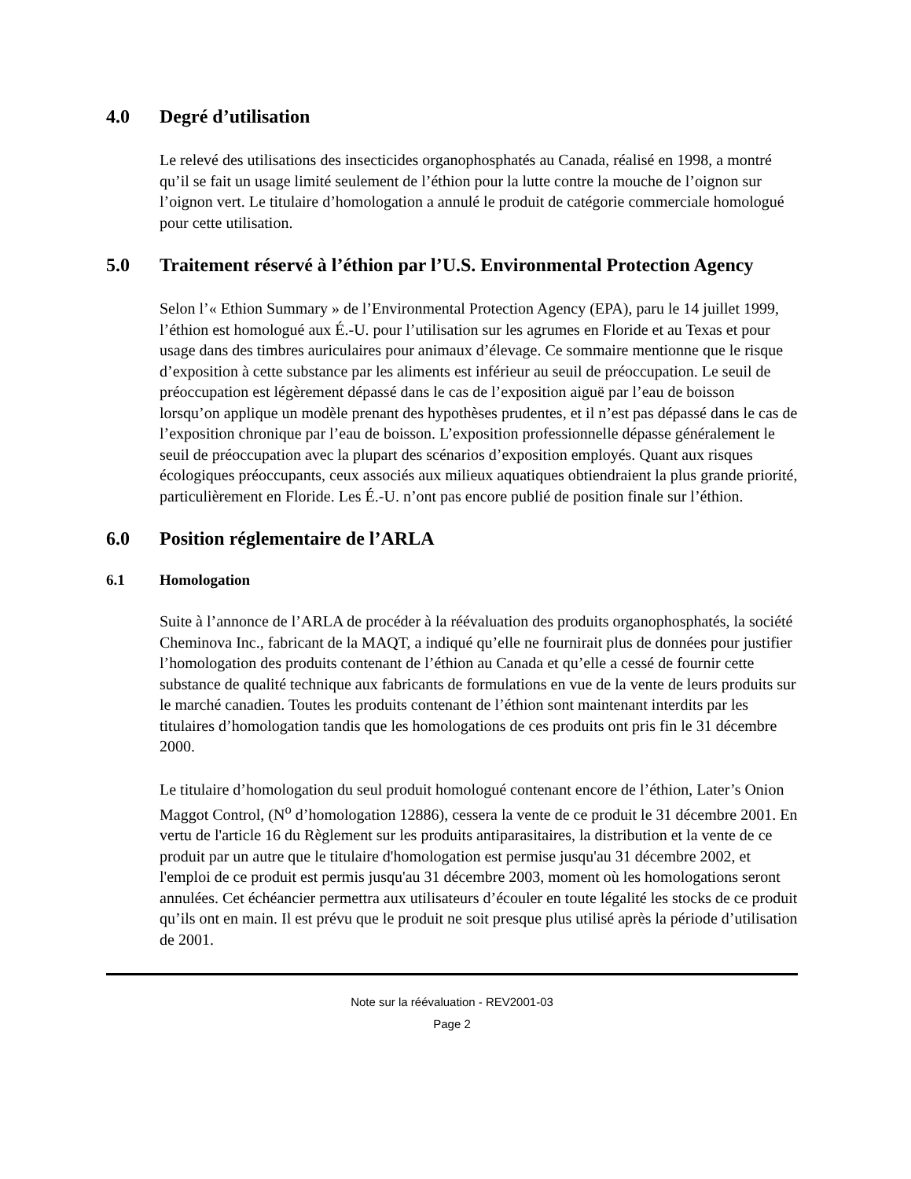4.0 Degré d’utilisation
Le relevé des utilisations des insecticides organophosphatés au Canada, réalisé en 1998, a montré qu’il se fait un usage limité seulement de l’éthion pour la lutte contre la mouche de l’oignon sur l’oignon vert. Le titulaire d’homologation a annulé le produit de catégorie commerciale homologué pour cette utilisation.
5.0 Traitement réservé à l’éthion par l’U.S. Environmental Protection Agency
Selon l’« Ethion Summary » de l’Environmental Protection Agency (EPA), paru le 14 juillet 1999, l’éthion est homologué aux É.-U. pour l’utilisation sur les agrumes en Floride et au Texas et pour usage dans des timbres auriculaires pour animaux d’élevage. Ce sommaire mentionne que le risque d’exposition à cette substance par les aliments est inférieur au seuil de préoccupation. Le seuil de préoccupation est légèrement dépassé dans le cas de l’exposition aiguë par l’eau de boisson lorsqu’on applique un modèle prenant des hypothèses prudentes, et il n’est pas dépassé dans le cas de l’exposition chronique par l’eau de boisson. L’exposition professionnelle dépasse généralement le seuil de préoccupation avec la plupart des scénarios d’exposition employés. Quant aux risques écologiques préoccupants, ceux associés aux milieux aquatiques obtiendraient la plus grande priorité, particulièrement en Floride. Les É.-U. n’ont pas encore publié de position finale sur l’éthion.
6.0 Position réglementaire de l’ARLA
6.1 Homologation
Suite à l’annonce de l’ARLA de procéder à la réévaluation des produits organophosphatés, la société Cheminova Inc., fabricant de la MAQT, a indiqué qu’elle ne fournirait plus de données pour justifier l’homologation des produits contenant de l’éthion au Canada et qu’elle a cessé de fournir cette substance de qualité technique aux fabricants de formulations en vue de la vente de leurs produits sur le marché canadien. Toutes les produits contenant de l’éthion sont maintenant interdits par les titulaires d’homologation tandis que les homologations de ces produits ont pris fin le 31 décembre 2000.
Le titulaire d’homologation du seul produit homologué contenant encore de l’éthion, Later’s Onion Maggot Control, (N<sup>o</sup> d’homologation 12886), cessera la vente de ce produit le 31 décembre 2001. En vertu de l'article 16 du Règlement sur les produits antiparasitaires, la distribution et la vente de ce produit par un autre que le titulaire d'homologation est permise jusqu'au 31 décembre 2002, et l'emploi de ce produit est permis jusqu'au 31 décembre 2003, moment où les homologations seront annulées. Cet échéancier permettra aux utilisateurs d’écouler en toute légalité les stocks de ce produit qu’ils ont en main. Il est prévu que le produit ne soit presque plus utilisé après la période d’utilisation de 2001.
Note sur la réévaluation - REV2001-03
Page 2